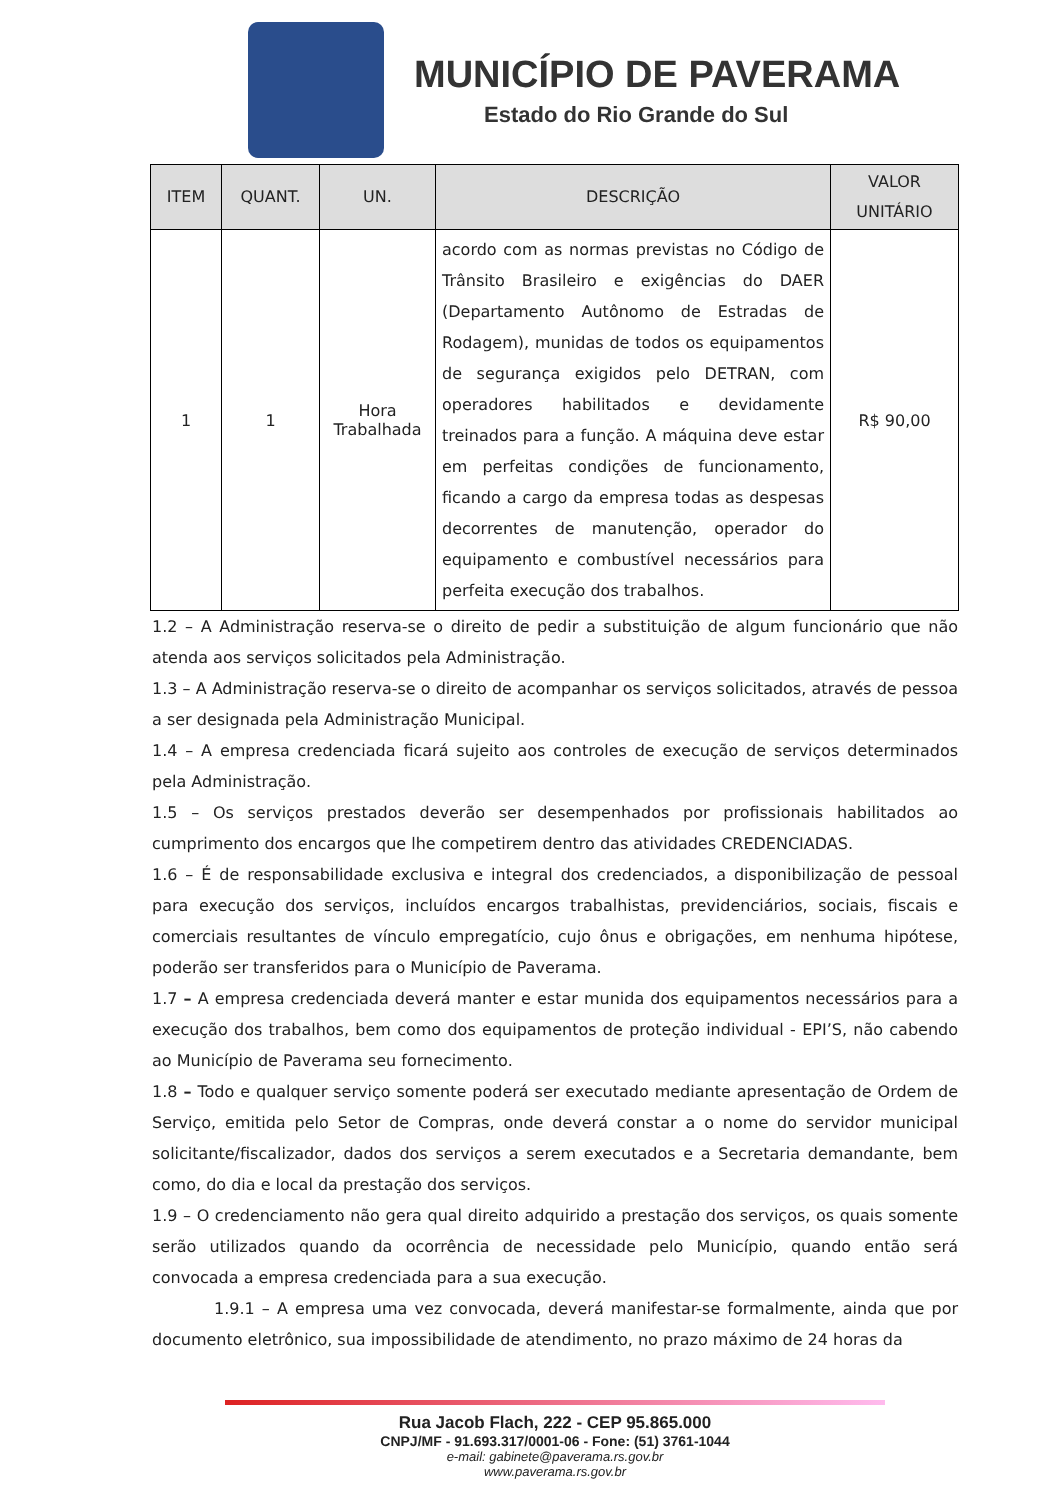MUNICÍPIO DE PAVERAMA
Estado do Rio Grande do Sul
| ITEM | QUANT. | UN. | DESCRIÇÃO | VALOR UNITÁRIO |
| --- | --- | --- | --- | --- |
| 1 | 1 | Hora Trabalhada | acordo com as normas previstas no Código de Trânsito Brasileiro e exigências do DAER (Departamento Autônomo de Estradas de Rodagem), munidas de todos os equipamentos de segurança exigidos pelo DETRAN, com operadores habilitados e devidamente treinados para a função. A máquina deve estar em perfeitas condições de funcionamento, ficando a cargo da empresa todas as despesas decorrentes de manutenção, operador do equipamento e combustível necessários para perfeita execução dos trabalhos. | R$ 90,00 |
1.2 – A Administração reserva-se o direito de pedir a substituição de algum funcionário que não atenda aos serviços solicitados pela Administração.
1.3 – A Administração reserva-se o direito de acompanhar os serviços solicitados, através de pessoa a ser designada pela Administração Municipal.
1.4 – A empresa credenciada ficará sujeito aos controles de execução de serviços determinados pela Administração.
1.5 – Os serviços prestados deverão ser desempenhados por profissionais habilitados ao cumprimento dos encargos que lhe competirem dentro das atividades CREDENCIADAS.
1.6 – É de responsabilidade exclusiva e integral dos credenciados, a disponibilização de pessoal para execução dos serviços, incluídos encargos trabalhistas, previdenciários, sociais, fiscais e comerciais resultantes de vínculo empregatício, cujo ônus e obrigações, em nenhuma hipótese, poderão ser transferidos para o Município de Paverama.
1.7 – A empresa credenciada deverá manter e estar munida dos equipamentos necessários para a execução dos trabalhos, bem como dos equipamentos de proteção individual - EPI’S, não cabendo ao Município de Paverama seu fornecimento.
1.8 – Todo e qualquer serviço somente poderá ser executado mediante apresentação de Ordem de Serviço, emitida pelo Setor de Compras, onde deverá constar a o nome do servidor municipal solicitante/fiscalizador, dados dos serviços a serem executados e a Secretaria demandante, bem como, do dia e local da prestação dos serviços.
1.9 – O credenciamento não gera qual direito adquirido a prestação dos serviços, os quais somente serão utilizados quando da ocorrência de necessidade pelo Município, quando então será convocada a empresa credenciada para a sua execução.
1.9.1 – A empresa uma vez convocada, deverá manifestar-se formalmente, ainda que por documento eletrônico, sua impossibilidade de atendimento, no prazo máximo de 24 horas da
Rua Jacob Flach, 222 - CEP 95.865.000
CNPJ/MF - 91.693.317/0001-06 - Fone: (51) 3761-1044
e-mail: gabinete@paverama.rs.gov.br
www.paverama.rs.gov.br